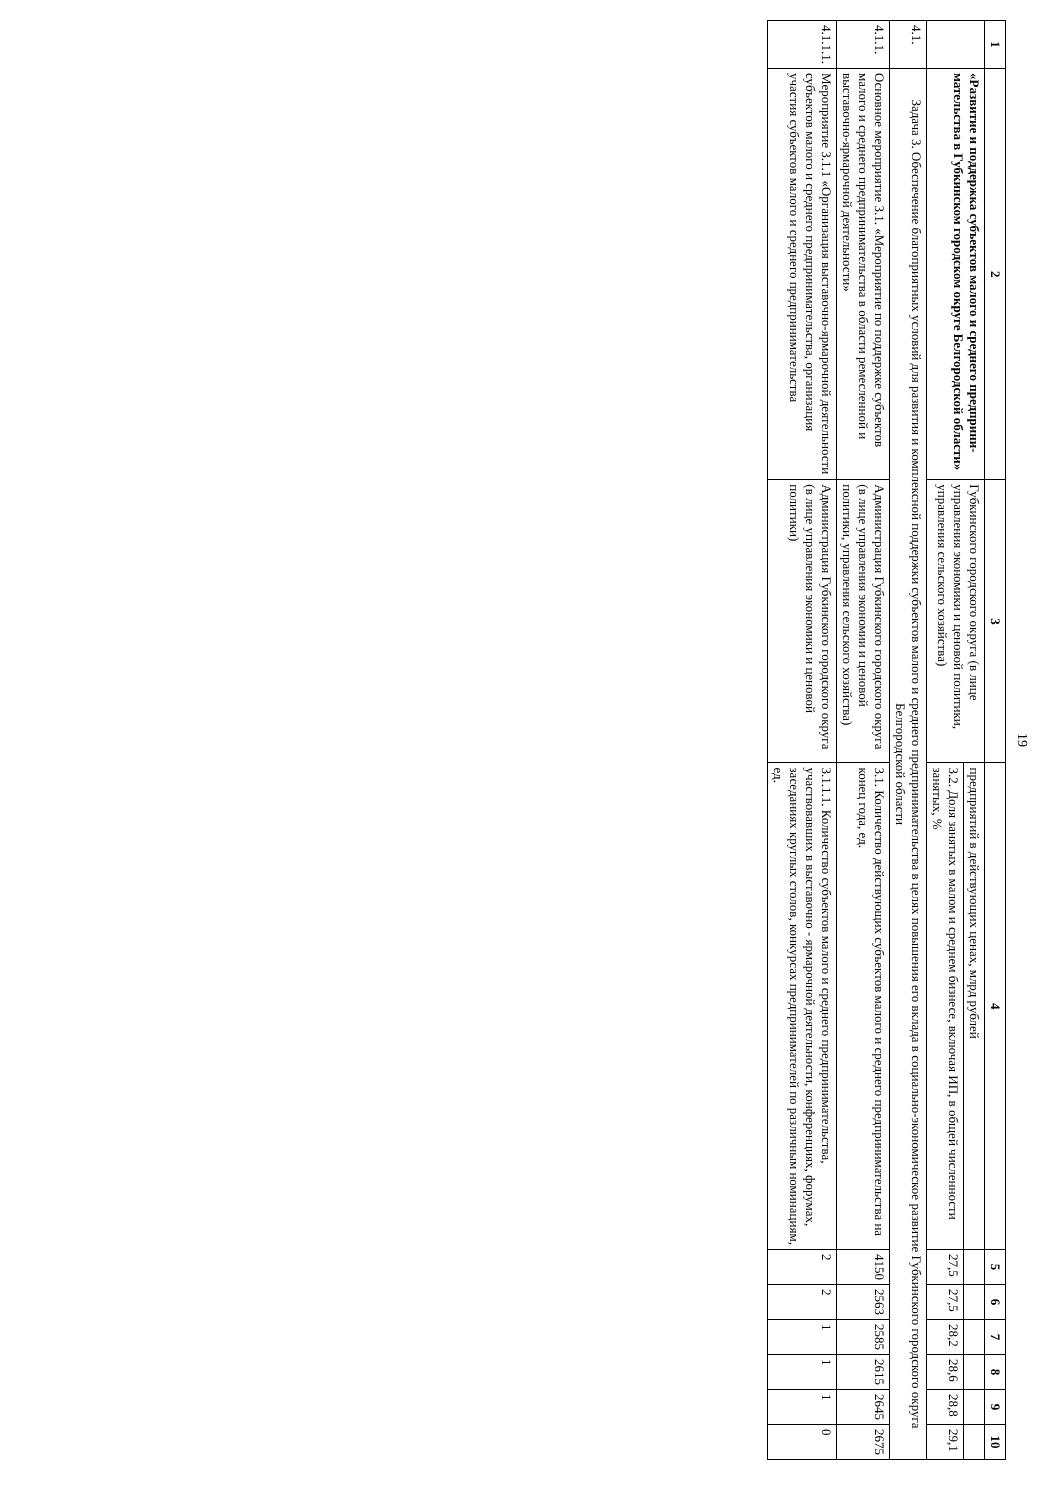19
| 1 | 2 | 3 | 4 | 5 | 6 | 7 | 8 | 9 | 10 |
| --- | --- | --- | --- | --- | --- | --- | --- | --- | --- |
| | «Развитие и поддержка субъектов малого и среднего предприни-мательства в Губкинском городском округе Белгородской области» | Губкинского городского округа (в лице управления экономики и ценовой политики, управления сельского хозяйства) | предприятий в действующих ценах, млрд рублей | | | | | | |
| | | | 3.2. Доля занятых в малом и среднем бизнесе, включая ИП, в общей численности занятых, % | 27,5 | 27,5 | 28,2 | 28,6 | 28,8 | 29,1 |
| 4.1. | Задача 3. Обеспечение благоприятных условий для развития и комплексной поддержки субъектов малого и среднего предпринимательства в целях повышения его вклада в социально-экономическое развитие Губкинского городского округа Белгородской области | | | | | | | | |
| 4.1.1. | Основное мероприятие 3.1. «Мероприятие по поддержке субъектов малого и среднего предпринимательства в области ремесленной и выставочно-ярмарочной деятельности» | Администрация Губкинского городского округа (в лице управления экономии и ценовой политики, управления сельского хозяйства) | 3.1. Количество действующих субъектов малого и среднего предпринимательства на конец года, ед. | 4150 | 2563 | 2585 | 2615 | 2645 | 2675 |
| 4.1.1.1. | Мероприятие 3.1.1 «Организация выставочно-ярмарочной деятельности субъектов малого и среднего предпринимательства, организация участия субъектов малого и среднего предпринимательства | Администрация Губкинского городского округа (в лице управления экономики и ценовой политики) | 3.1.1.1. Количество субъектов малого и среднего предпринимательства, участвовавших в выставочно - ярмарочной деятельности, конференциях, форумах, заседаниях круглых столов, конкурсах предпринимателей по различным номинациям, ед. | 2 | 2 | 1 | 1 | 1 | 0 |